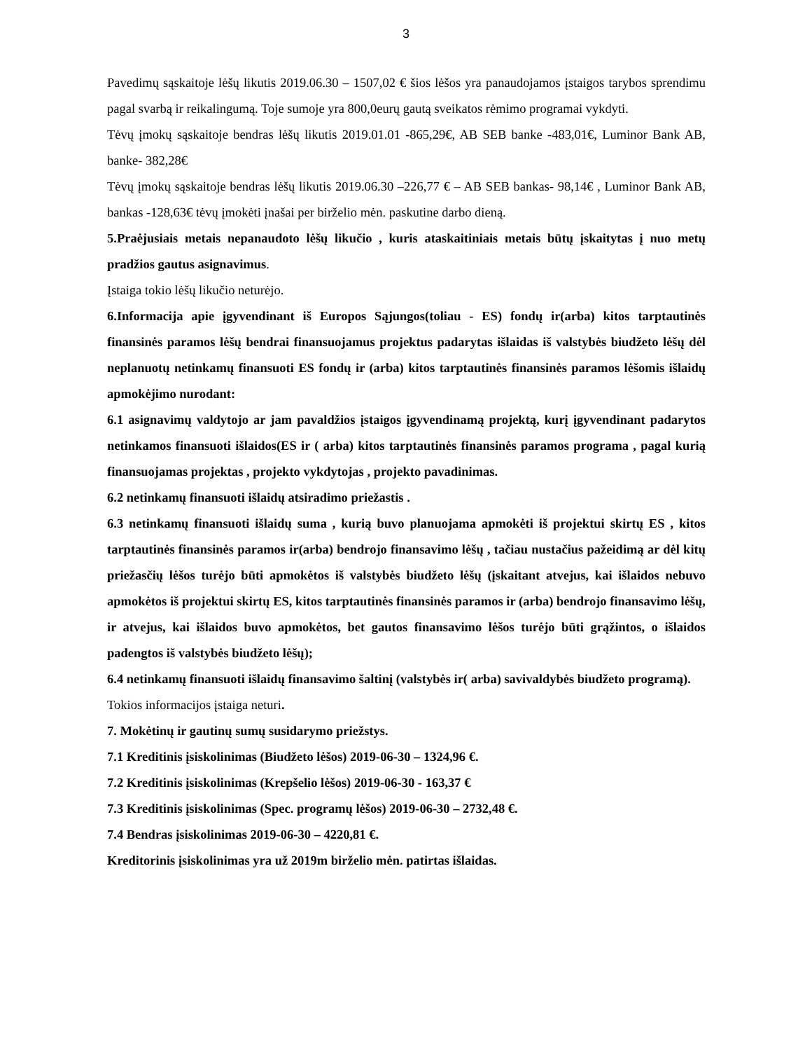3
Pavedimų sąskaitoje lėšų likutis 2019.06.30 – 1507,02 € šios lėšos yra panaudojamos įstaigos tarybos sprendimu pagal svarbą ir reikalingumą. Toje sumoje yra 800,0eurų gautą sveikatos rėmimo programai vykdyti.
Tėvų įmokų sąskaitoje bendras lėšų likutis 2019.01.01 -865,29€, AB SEB banke -483,01€, Luminor Bank AB, banke- 382,28€
Tėvų įmokų sąskaitoje bendras lėšų likutis 2019.06.30 –226,77 € – AB SEB bankas- 98,14€ , Luminor Bank AB, bankas -128,63€ tėvų įmokėti įnašai per birželio mėn. paskutine darbo dieną.
5.Praėjusiais metais nepanaudoto lėšų likučio , kuris ataskaitiniais metais būtų įskaitytas į nuo metų pradžios gautus asignavimus.
Įstaiga tokio lėšų likučio neturėjo.
6.Informacija apie įgyvendinant iš Europos Sąjungos(toliau - ES) fondų ir(arba) kitos tarptautinės finansinės paramos lėšų bendrai finansuojamus projektus padarytas išlaidas iš valstybės biudžeto lėšų dėl neplanuotų netinkamų finansuoti ES fondų ir (arba) kitos tarptautinės finansinės paramos lėšomis išlaidų apmokėjimo nurodant:
6.1 asignavimų valdytojo ar jam pavaldžios įstaigos įgyvendinamą projektą, kurį įgyvendinant padarytos netinkamos finansuoti išlaidos(ES ir ( arba) kitos tarptautinės finansinės paramos programa , pagal kurią finansuojamas projektas , projekto vykdytojas , projekto pavadinimas.
6.2 netinkamų finansuoti išlaidų atsiradimo priežastis .
6.3 netinkamų finansuoti išlaidų suma , kurią buvo planuojama apmokėti iš projektui skirtų ES , kitos tarptautinės finansinės paramos ir(arba) bendrojo finansavimo lėšų , tačiau nustačius pažeidimą ar dėl kitų priežasčių lėšos turėjo būti apmokėtos iš valstybės biudžeto lėšų (įskaitant atvejus, kai išlaidos nebuvo apmokėtos iš projektui skirtų ES, kitos tarptautinės finansinės paramos ir (arba) bendrojo finansavimo lėšų, ir atvejus, kai išlaidos buvo apmokėtos, bet gautos finansavimo lėšos turėjo būti grąžintos, o išlaidos padengtos iš valstybės biudžeto lėšų);
6.4 netinkamų finansuoti išlaidų finansavimo šaltinį (valstybės ir( arba) savivaldybės biudžeto programą).
Tokios informacijos įstaiga neturi.
7. Mokėtinų ir gautinų sumų susidarymo priežstys.
7.1 Kreditinis įsiskolinimas (Biudžeto lėšos) 2019-06-30 – 1324,96 €.
7.2 Kreditinis įsiskolinimas (Krepšelio lėšos) 2019-06-30 - 163,37 €
7.3 Kreditinis įsiskolinimas (Spec. programų lėšos) 2019-06-30 – 2732,48 €.
7.4 Bendras įsiskolinimas 2019-06-30 – 4220,81 €.
Kreditorinis įsiskolinimas yra už 2019m birželio mėn. patirtas išlaidas.